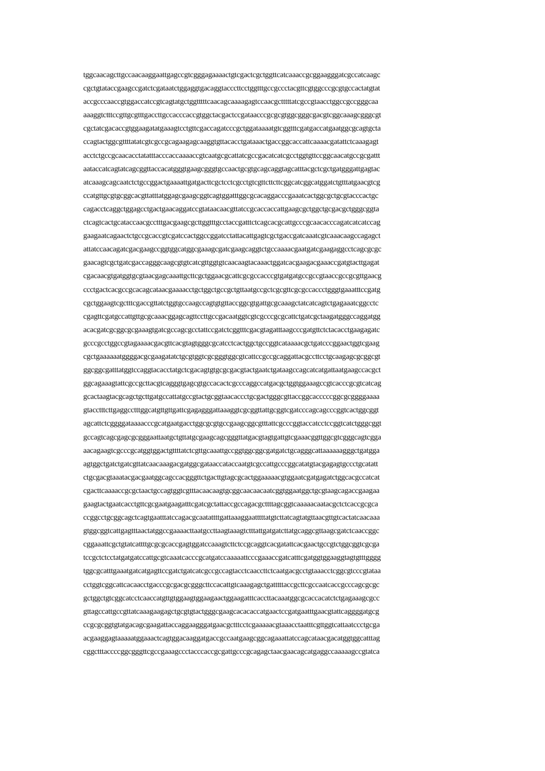tggcaacagcttgccaacaaggaattgagccgtcgggagaaaactgtcgactcgctggttcatcaaaccgcggaagggatcgccatcaagc
cgctgtataccgaagccgatctcgataatctggaggtgacaggtacccttcctggtttgccgccctacgttcgtggcccgcgtgccactatgtat
accgcccaaccgtggaccatccgtcagtatgctggtttttcaacagcaaaagagtccaacgctttttatcgccgtaacctggccgccgggcaa
aaaggtctttccgttgcgtttgaccttgccacccaccgtggctacgactccgataacccgcgcgtggcgggcgacgtcggcaaagcgggcgt
cgctatcgacaccgtggaagatatgaaagtcctgttcgaccagatcccgctggataaaatgtcggtttcgatgaccatgaatggcgcagtgcta
ccagtactggcgttttatatcgtcgccgcagaagagcaaggtgttacacctgataaactgaccggcaccattcaaaacgatattctcaaagagt
acctctgccgcaacacctatatttacccaccaaaaccgtcaatgcgcattatcgccgacatcatcgcctggtgttccggcaacatgccgcgattt
aataccatcagtatcagcggttaccacatgggtgaagcgggtgccaactgcgtgcagcaggtagcatttacgctcgctgatgggattgagtac
atcaaagcagcaatctctgccggactgaaaattgatgacttcgctcctcgcctgtcgttcttcttcggcatcggcatggatctgtttatgaacgtcg
ccatgttgcgtgcggcacgttatttatggagcgaagcggtcagtggatttggcgcacaggacccgaaatcactggcgctgcgtacccactgc
cagacctcaggctggagcctgactgaacaggatccgtataacaacgttatccgcaccaccattgaagcgctggctgcgacgctgggcggta
ctcagtcactgcataccaacgcctttgacgaagcgcttggtttgcctaccgatttctcagcacgcattgcccgcaacacccagatcatcatccag
gaagaatcagaactctgccgcaccgtcgatccactggccggatcctattacattgagtcgctgaccgatcaaatcgtcaaacaagccagagct
attatccaacagatcgacgaagccggtggcatggcgaaagcgatcgaagcaggtctgccaaaacgaatgatcgaagaggcctcagcgcgc
gaacagtcgctgatcgaccagggcaagcgtgtcatcgttggtgtcaacaagtacaaactggatcacgaagacgaaaccgatgtacttgagat
cgacaacgtgatggtgcgtaacgagcaaattgcttcgctggaacgcattcgcgccacccgtgatgatgccgccgtaaccgccgcgttgaacg
ccctgactcacgccgcacagcataacgaaaacctgctggctgccgctgttaatgccgctcgcgttcgcgccaccctgggtgaaatttccgatg
cgctggaagtcgctttcgaccgttatctggtgccaagccagtgtgttaccggcgtgattgcgcaaagctatcatcagtctgagaaatcggcctc
cgagttcgatgccattgttgcgcaaacggagcagttccttgccgacaatggtcgtcgcccgcgcattctgatcgctaagatgggccaggatgg
acacgatcgcggcgcgaaagtgatcgccagcgcctattccgatctcggtttcgacgtagatttaagcccgatgttctctacacctgaagagatc
gcccgcctggccgtagaaaacgacgttcacgtagtgggcgcatcctcactggctgccggtcataaaacgctgatcccggaactggtcgaag
cgctgaaaaaatggggacgcgaagatatctgcgtggtcgcgggtggcgtcattccgccgcaggattacgccttcctgcaagagcgcggcgt
ggcggcgatttatggtccaggtacacctatgctcgacagtgtgcgcgacgtactgaatctgataagccagcatcatgattaatgaagccacgct
ggcagaaagtattcgccgcttacgtcagggtgagcgtgccacactcgcccaggccatgacgctggtggaaagccgtcacccgcgtcatcag
gcactaagtacgcagctgcttgatgccattatgccgtactgcggtaacaccctgcgactgggcgttaccggcacccccggcgcggggaaaa
gtacctttcttgaggcctttggcatgttgttgattcgagagggattaaaggtcgcggttattgcggtcgatcccagcagcccggtcactggcggt
agcattctcggggataaaacccgcatgaatgacctggcgcgtgccgaagcggcgtttattcgcccggtaccatcctccggtcatctgggcggt
gccagtcagcgagcgcgggaattaatgctgttatgcgaagcagcgggttatgacgtagtgattgtcgaaacggttggcgtcgggcagtcgga
aacagaagtcgcccgcatggtggactgttttatctcgttgcaaattgccggtggcggcgatgatctgcagggcattaaaaaagggctgatgga
agtggctgatctgatcgttatcaacaaagacgatggcgataaccataccaatgtcgccattgcccggcatatgtacgagagtgccctgcatatt
ctgcgacgtaaatacgacgaatggcagccacgggttctgacttgtagcgcactggaaaaacgtggaatcgatgagatctggcacgccatcat
cgacttcaaaaccgcgctaactgccagtggtcgtttacaacaagtgcggcaacaacaatcggtggaatggctgcgtaagcagaccgaagaa
gaagtactgaatcacctgttcgcgaatgaagatttcgatcgctattaccgccagacgcttttagcggtcaaaaacaatacgctctcaccgcgca
ccggcctgcggcagctcagtgaatttatccagacgcaatattttgattaaaggaatttttatgtcttatcagtatgttaacgttgtcactatcaacaaa
gtggcggtcattgagtttaactatggccgaaaacttaatgccttaagtaaagtctttattgatgatcttatgcaggcgttaagcgatctcaaccggc
cggaaattcgctgtatcattttgcgcgcaccgagtggatccaaagtcttctccgcaggtcacgatattcacgaactgccgtctggcggtcgcga
tccgctctcctatgatgatccattgcgtcaaatcacccgcatgatccaaaaattcccgaaaccgatcatttcgatggtggaaggtagtgtttgggg
tggcgcatttgaaatgatcatgagttccgatctgatcatcgccgccagtacctcaaccttctcaatgacgcctgtaaacctcggcgtcccgtataa
cctggtcggcattcacaacctgacccgcgacgcgggcttccacattgtcaaagagctgatttttaccgcttcgccaatcaccgcccagcgcgc
gctggctgtcggcatcctcaaccatgttgtggaagtggaagaactggaagatttcaccttacaaatggcgcaccacatctctgagaaagcgcc
gttagccattgccgttatcaaagaagagctgcgtgtactgggcgaagcacacaccatgaactccgatgaatttgaacgtattcaggggatgcg
ccgcgcggtgtatgacagcgaagattaccaggaagggatgaacgctttcctcgaaaaacgtaaacctaatttcgttggtcattaatccctgcga
acgaaggagtaaaaatggaaactcagtggacaaggatgaccgccaatgaagcggcagaaattatccagcataacgacatggtggcatttag
cggctttaccccggcgggttcgccgaaagccctacccaccgcgattgcccgcagagctaacgaacagcatgaggccaaaaagccgtatca